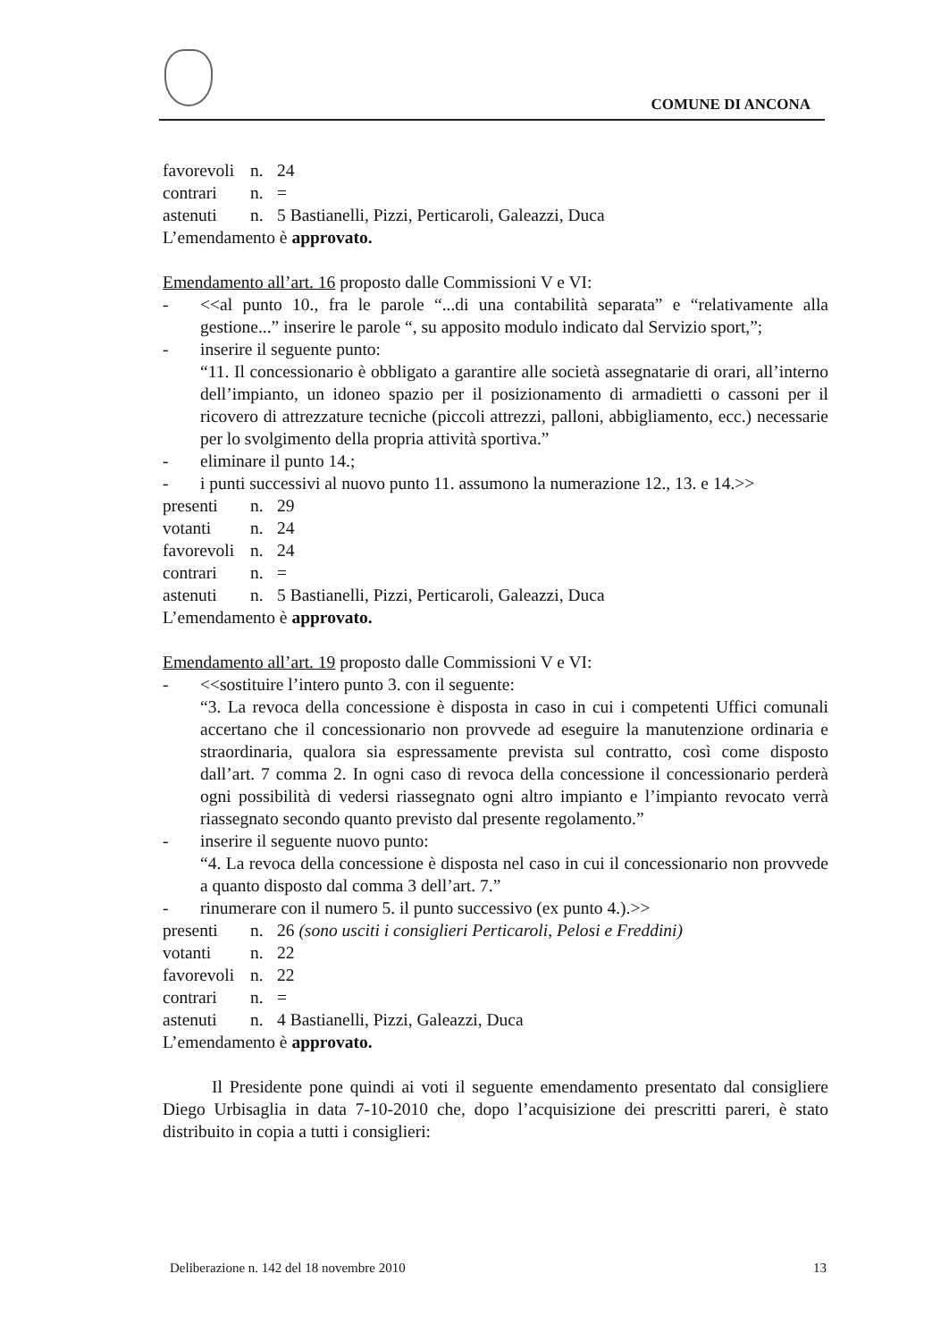COMUNE DI ANCONA
favorevoli n. 24
contrari n. =
astenuti n. 5 Bastianelli, Pizzi, Perticaroli, Galeazzi, Duca
L’emendamento è approvato.
Emendamento all’art. 16 proposto dalle Commissioni V e VI:
- <<al punto 10., fra le parole “...di una contabilità separata” e “relativamente alla gestione...” inserire le parole “, su apposito modulo indicato dal Servizio sport,”;
- inserire il seguente punto:
“11. Il concessionario è obbligato a garantire alle società assegnatarie di orari, all’interno dell’impianto, un idoneo spazio per il posizionamento di armadietti o cassoni per il ricovero di attrezzature tecniche (piccoli attrezzi, palloni, abbigliamento, ecc.) necessarie per lo svolgimento della propria attività sportiva.”
- eliminare il punto 14.;
- i punti successivi al nuovo punto 11. assumono la numerazione 12., 13. e 14.>>
presenti n. 29
votanti n. 24
favorevoli n. 24
contrari n. =
astenuti n. 5 Bastianelli, Pizzi, Perticaroli, Galeazzi, Duca
L’emendamento è approvato.
Emendamento all’art. 19 proposto dalle Commissioni V e VI:
- <<sostituire l’intero punto 3. con il seguente:
“3. La revoca della concessione è disposta in caso in cui i competenti Uffici comunali accertano che il concessionario non provvede ad eseguire la manutenzione ordinaria e straordinaria, qualora sia espressamente prevista sul contratto, così come disposto dall’art. 7 comma 2. In ogni caso di revoca della concessione il concessionario perderà ogni possibilità di vedersi riassegnato ogni altro impianto e l’impianto revocato verrà riassegnato secondo quanto previsto dal presente regolamento.”
- inserire il seguente nuovo punto:
“4. La revoca della concessione è disposta nel caso in cui il concessionario non provvede a quanto disposto dal comma 3 dell’art. 7.”
- rinumerare con il numero 5. il punto successivo (ex punto 4.).>>
presenti n. 26 (sono usciti i consiglieri Perticaroli, Pelosi e Freddini)
votanti n. 22
favorevoli n. 22
contrari n. =
astenuti n. 4 Bastianelli, Pizzi, Galeazzi, Duca
L’emendamento è approvato.
Il Presidente pone quindi ai voti il seguente emendamento presentato dal consigliere Diego Urbisaglia in data 7-10-2010 che, dopo l’acquisizione dei prescritti pareri, è stato distribuito in copia a tutti i consiglieri:
Deliberazione n. 142 del 18 novembre 2010 13